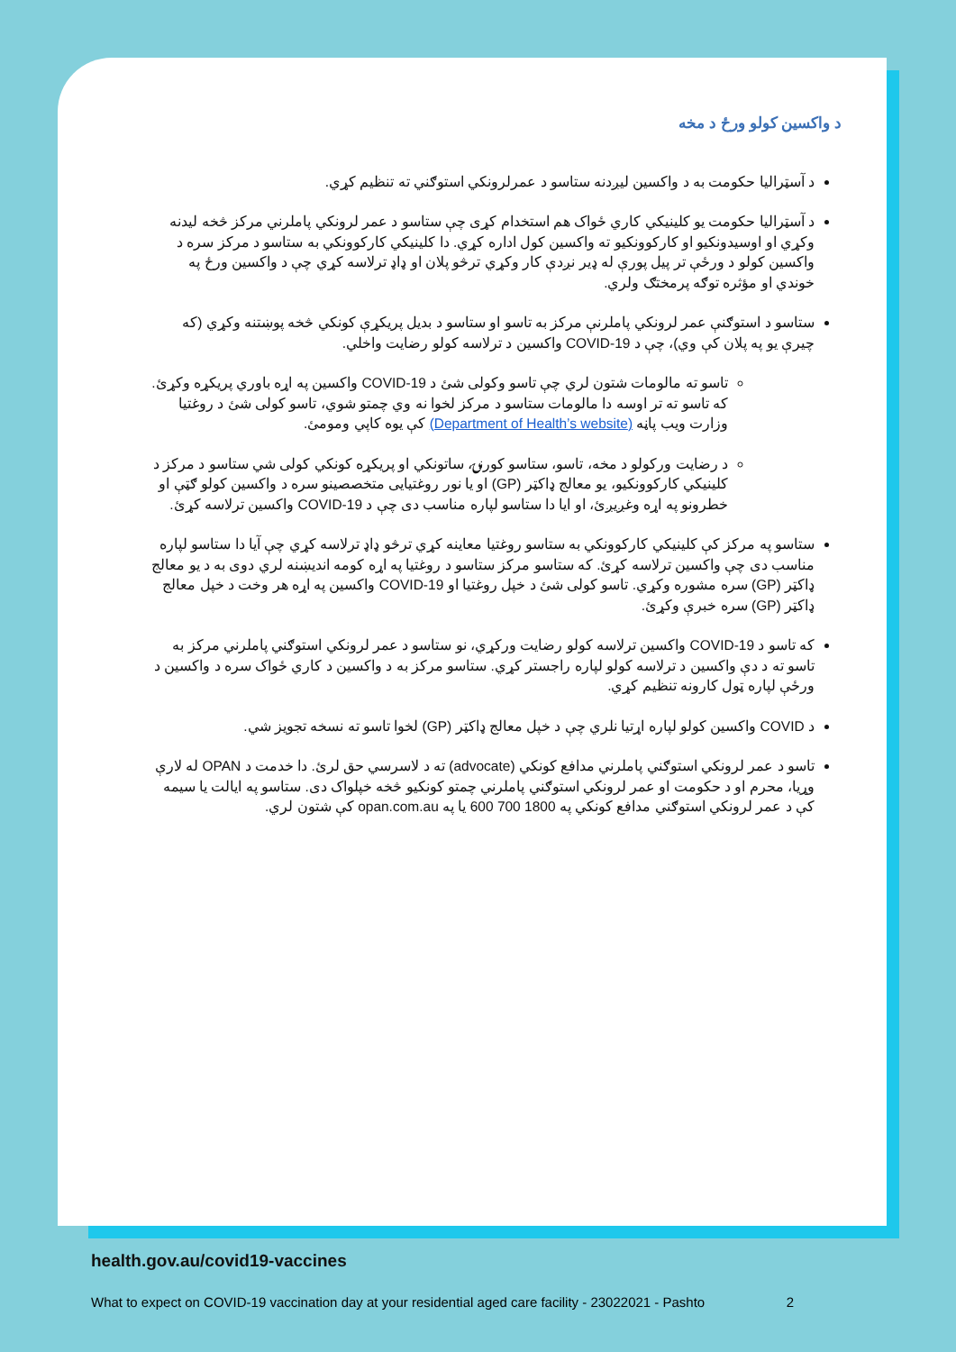د واکسین کولو ورځ د مخه
د آسټرالیا حکومت به د واکسین لیږدنه ستاسو د عمرلرونکي استوګني ته تنظیم کړي.
د آسټرالیا حکومت یو کلینیکي کاري ځواک هم استخدام کړی چې ستاسو د عمر لرونکي پاملرني مرکز څخه لیدنه وکړي او اوسیدونکیو او کارکوونکیو ته واکسین کول اداره کړي. دا کلینیکي کارکوونکي به ستاسو د مرکز سره د واکسین کولو د ورځې تر پیل پورې له ډیر نږدې کار وکړي ترڅو پلان او ډاډ ترلاسه کړي چې د واکسین ورځ په خوندي او مؤثره توګه پرمختګ ولري.
ستاسو د استوګنې عمر لرونکي پاملرنې مرکز به تاسو او ستاسو د بدیل پریکړې کونکي څخه پوښتنه وکړي (که چیرې یو په پلان کې وي)، چې د COVID-19 واکسین د ترلاسه کولو رضایت واخلي.
تاسو ته مالومات شتون لري چې تاسو وکولی شئ د COVID-19 واکسین په اړه باوري پریکړه وکړئ. که تاسو ته تر اوسه دا مالومات ستاسو د مرکز لخوا نه وي چمتو شوي، تاسو کولی شئ د روغتیا وزارت ویب پاڼه (Department of Health’s website) کې یوه کاپي ومومئ.
د رضایت ورکولو د مخه، تاسو، ستاسو کورنۍ، ساتونکي او پریکړه کونکي کولی شي ستاسو د مرکز د کلینیکي کارکوونکیو، یو معالج ډاکټر (GP) او یا نور روغتیایی متخصصینو سره د واکسین کولو ګټې او خطرونو په اړه وغږیږئ، او ایا دا ستاسو لپاره مناسب دی چې د COVID-19 واکسین ترلاسه کړئ.
ستاسو په مرکز کې کلینیکي کارکوونکي به ستاسو روغتیا معاینه کړي ترڅو ډاډ ترلاسه کړي چې آیا دا ستاسو لپاره مناسب دی چې واکسین ترلاسه کړئ. که ستاسو مرکز ستاسو د روغتیا په اړه کومه اندیښنه لري دوی به د یو معالج ډاکټر (GP) سره مشوره وکړي. تاسو کولی شئ د خپل روغتیا او COVID-19 واکسین په اړه هر وخت د خپل معالج ډاکټر (GP) سره خبرې وکړئ.
که تاسو د COVID-19 واکسین ترلاسه کولو رضایت ورکړي، نو ستاسو د عمر لرونکي استوګني پاملرني مرکز به تاسو ته د دې واکسین د ترلاسه کولو لپاره راجستر کړي. ستاسو مرکز به د واکسین د کاري ځواک سره د واکسین د ورځې لپاره ټول کارونه تنظیم کړي.
د COVID واکسین کولو لپاره اړتیا نلري چې د خپل معالج ډاکټر (GP) لخوا تاسو ته نسخه تجویز شي.
تاسو د عمر لرونکي استوګني پاملرني مدافع کونکي (advocate) ته د لاسرسي حق لرئ. دا خدمت د OPAN له لارې وړیا، محرم او د حکومت او عمر لرونکي استوګني پاملرني چمتو کونکیو څخه خپلواک دی. ستاسو په ایالت یا سیمه کې د عمر لرونکي استوګني مدافع کونکي په 1800 700 600 یا په opan.com.au کې شتون لري.
health.gov.au/covid19-vaccines
What to expect on COVID-19 vaccination day at your residential aged care facility - 23022021 - Pashto 2